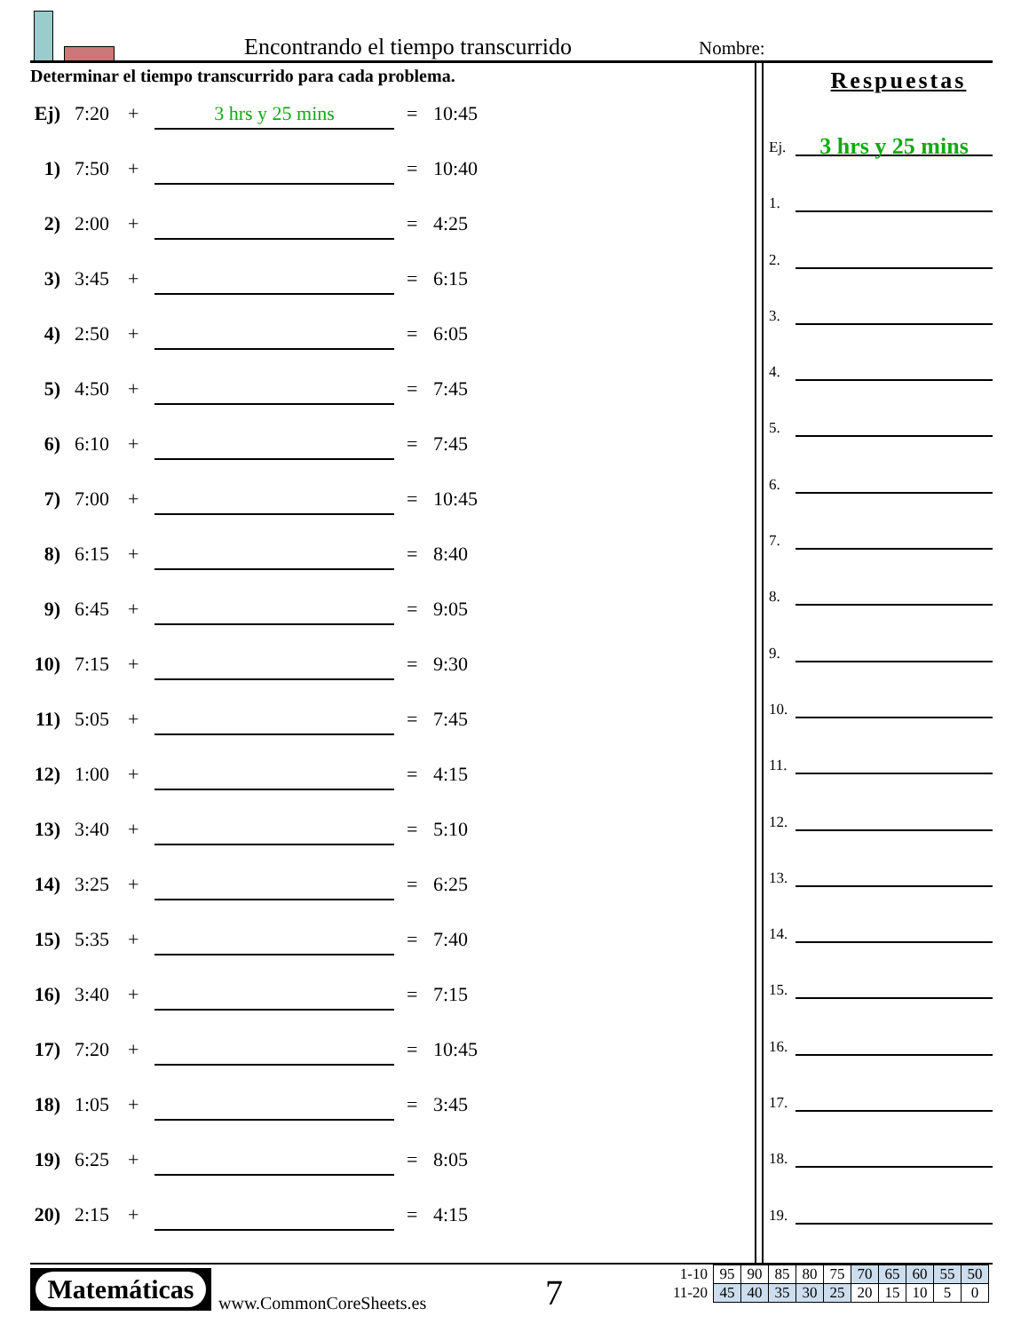Encontrando el tiempo transcurrido
Nombre:
Determinar el tiempo transcurrido para cada problema.
Ej) 7:20 + 3 hrs y 25 mins = 10:45
1) 7:50 + = 10:40
2) 2:00 + = 4:25
3) 3:45 + = 6:15
4) 2:50 + = 6:05
5) 4:50 + = 7:45
6) 6:10 + = 7:45
7) 7:00 + = 10:45
8) 6:15 + = 8:40
9) 6:45 + = 9:05
10) 7:15 + = 9:30
11) 5:05 + = 7:45
12) 1:00 + = 4:15
13) 3:40 + = 5:10
14) 3:25 + = 6:25
15) 5:35 + = 7:40
16) 3:40 + = 7:15
17) 7:20 + = 10:45
18) 1:05 + = 3:45
19) 6:25 + = 8:05
20) 2:15 + = 4:15
Respuestas
Ej.
3 hrs y 25 mins
1.
2.
3.
4.
5.
6.
7.
8.
9.
10.
11.
12.
13.
14.
15.
16.
17.
18.
19.
Matemáticas
www.CommonCoreSheets.es 7
| 1-10 | 95 | 90 | 85 | 80 | 75 | 70 | 65 | 60 | 55 | 50 |
| 11-20 | 45 | 40 | 35 | 30 | 25 | 20 | 15 | 10 | 5 | 0 |